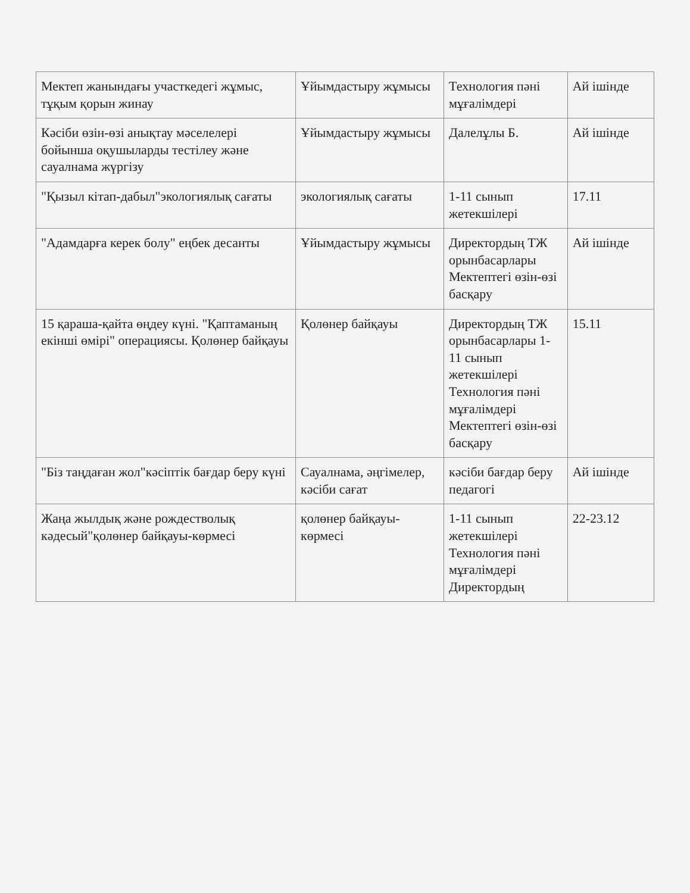| Мектеп жанындағы участкедегі жұмыс, тұқым қорын жинау | Ұйымдастыру жұмысы | Технология пәні мұғалімдері | Ай ішінде |
| Кәсіби өзін-өзі анықтау мәселелері бойынша оқушыларды тестілеу және сауалнама жүргізу | Ұйымдастыру жұмысы | Далелұлы Б. | Ай ішінде |
| "Қызыл кітап-дабыл"экологиялық сағаты | экологиялық сағаты | 1-11 сынып жетекшілері | 17.11 |
| "Адамдарға керек болу" еңбек десанты | Ұйымдастыру жұмысы | Директордың ТЖ орынбасарлары Мектептегі өзін-өзі басқару | Ай ішінде |
| 15 қараша-қайта өңдеу күні. "Қаптаманың екінші өмірі" операциясы. Қолөнер байқауы | Қолөнер байқауы | Директордың ТЖ орынбасарлары 1-11 сынып жетекшілері Технология пәні мұғалімдері Мектептегі өзін-өзі басқару | 15.11 |
| "Біз таңдаған жол"кәсіптік бағдар беру күні | Сауалнама, әңгімелер, кәсіби сағат | кәсіби бағдар беру педагогі | Ай ішінде |
| Жаңа жылдық және рождестволық кәдесый"қолөнер байқауы-көрмесі | қолөнер байқауы-көрмесі | 1-11 сынып жетекшілері Технология пәні мұғалімдері Директордың | 22-23.12 |